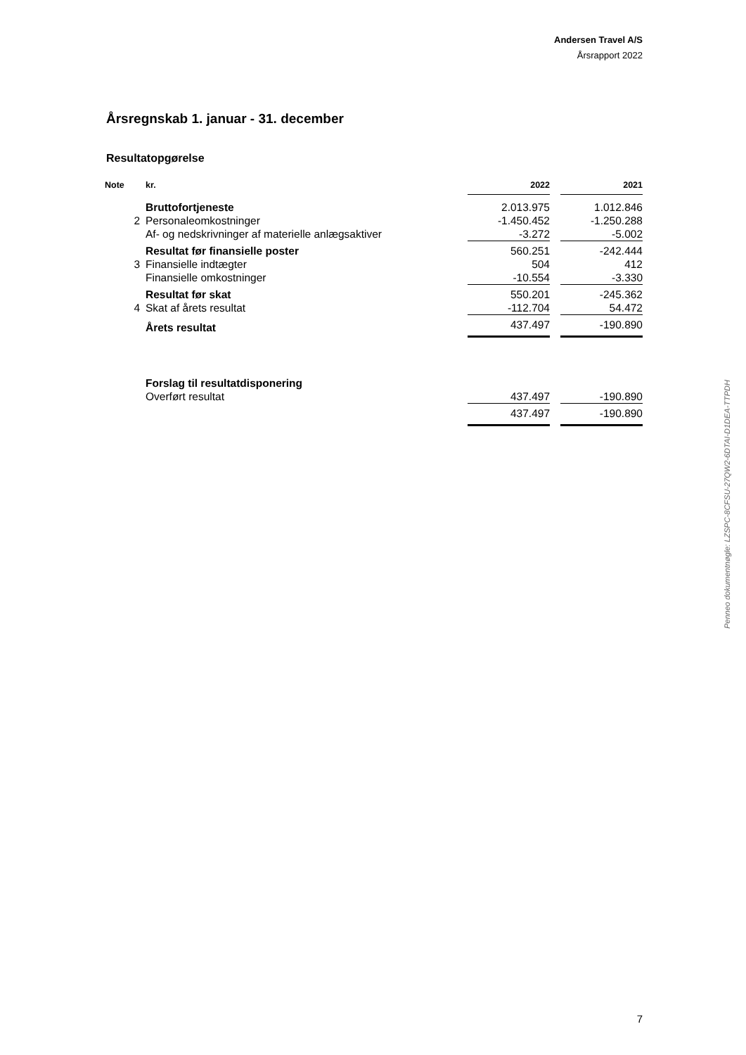Andersen Travel A/S
Årsrapport 2022
Årsregnskab 1. januar - 31. december
Resultatopgørelse
| Note | kr. | 2022 | | 2021 |
| --- | --- | --- | --- | --- |
| | Bruttofortjeneste | 2.013.975 | | 1.012.846 |
| 2 | Personaleomkostninger | -1.450.452 | | -1.250.288 |
| | Af- og nedskrivninger af materielle anlægsaktiver | -3.272 | | -5.002 |
| | Resultat før finansielle poster | 560.251 | | -242.444 |
| 3 | Finansielle indtægter | 504 | | 412 |
| | Finansielle omkostninger | -10.554 | | -3.330 |
| | Resultat før skat | 550.201 | | -245.362 |
| 4 | Skat af årets resultat | -112.704 | | 54.472 |
| | Årets resultat | 437.497 | | -190.890 |
| | Forslag til resultatdisponering | | | |
| | Overført resultat | 437.497 | | -190.890 |
| | | 437.497 | | -190.890 |
Penneo dokumentnøgle: LZSPC-8CFSU-27QW2-6DTAI-D1DEA-TTPDH
7